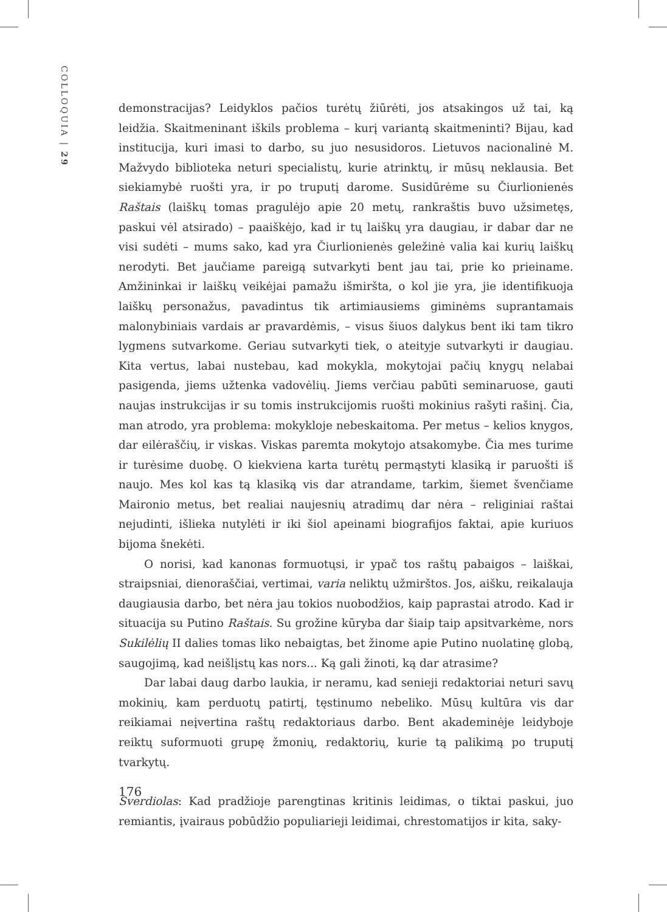COLLOQUIA | 29
demonstracijas? Leidyklos pačios turėtų žiūrėti, jos atsakingos už tai, ką leidžia. Skaitmeninant iškils problema – kurį variantą skaitmeninti? Bijau, kad institucija, kuri imasi to darbo, su juo nesusidoros. Lietuvos nacionalinė M. Mažvydo biblioteka neturi specialistų, kurie atrinktų, ir mūsų neklausia. Bet siekiamybė ruošti yra, ir po truputį darome. Susidūrėme su Čiurlionienės Raštais (laiškų tomas pragulėjo apie 20 metų, rankraštis buvo užsimetęs, paskui vėl atsirado) – paaiškėjo, kad ir tų laiškų yra daugiau, ir dabar dar ne visi sudėti – mums sako, kad yra Čiurlionienės geležinė valia kai kurių laiškų nerodyti. Bet jaučiame pareigą sutvarkyti bent jau tai, prie ko prieiname. Amžininkai ir laiškų veikėjai pamažu išmiršta, o kol jie yra, jie identifikuoja laiškų personažus, pavadintus tik artimiausiems giminėms suprantamais malonybiniais vardais ar pravardėmis, – visus šiuos dalykus bent iki tam tikro lygmens sutvarkome. Geriau sutvarkyti tiek, o ateityje sutvarkyti ir daugiau. Kita vertus, labai nustebau, kad mokykla, mokytojai pačių knygų nelabai pasigenda, jiems užtenka vadovėlių. Jiems verčiau pabūti seminaruose, gauti naujas instrukcijas ir su tomis instrukcijomis ruošti mokinius rašyti rašinį. Čia, man atrodo, yra problema: mokykloje nebeskaitoma. Per metus – kelios knygos, dar eilėraščių, ir viskas. Viskas paremta mokytojo atsakomybe. Čia mes turime ir turėsime duobę. O kiekviena karta turėtų permąstyti klasiką ir paruošti iš naujo. Mes kol kas tą klasiką vis dar atrandame, tarkim, šiemet švenčiame Maironio metus, bet realiai naujesnių atradimų dar nėra – religiniai raštai nejudinti, išlieka nutylėti ir iki šiol apeinami biografijos faktai, apie kuriuos bijoma šnekėti.
O norisi, kad kanonas formuotųsi, ir ypač tos raštų pabaigos – laiškai, straipsniai, dienoraščiai, vertimai, varia neliktų užmirštos. Jos, aišku, reikalauja daugiausia darbo, bet nėra jau tokios nuobodžios, kaip paprastai atrodo. Kad ir situacija su Putino Raštais. Su grožine kūryba dar šiaip taip apsitvarkėme, nors Sukilėlių II dalies tomas liko nebaigtas, bet žinome apie Putino nuolatinę globą, saugojimą, kad neišlįstų kas nors... Ką gali žinoti, ką dar atrasime?
Dar labai daug darbo laukia, ir neramu, kad senieji redaktoriai neturi savų mokinių, kam perduotų patirtį, tęstinumo nebeliko. Mūsų kultūra vis dar reikiamai neįvertina raštų redaktoriaus darbo. Bent akademinėje leidyboje reiktų suformuoti grupę žmonių, redaktorių, kurie tą palikimą po truputį tvarkytų.
Sverdiolas: Kad pradžioje parengtinas kritinis leidimas, o tiktai paskui, juo remiantis, įvairaus pobūdžio populiarieji leidimai, chrestomatijos ir kita, saky-
176